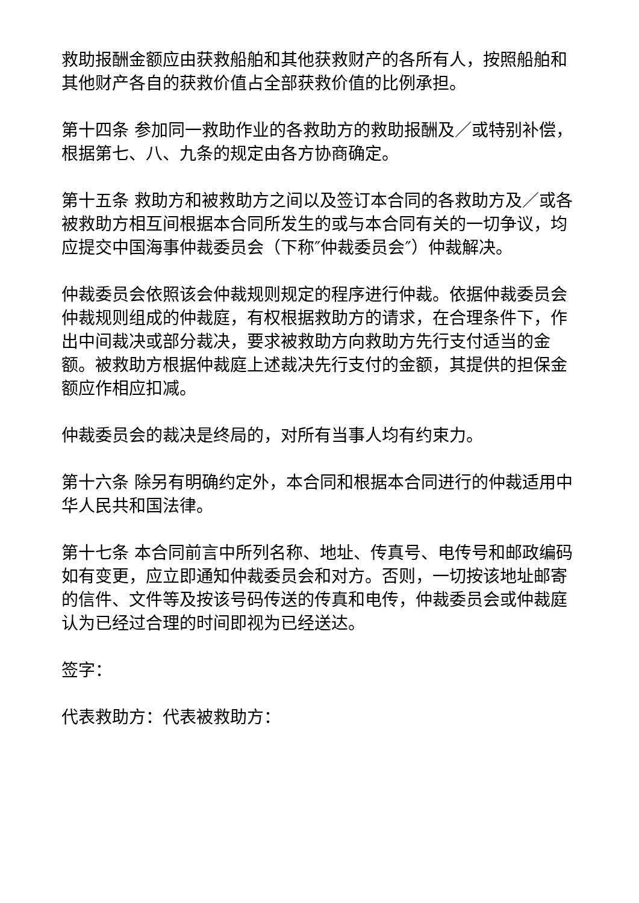救助报酬金额应由获救船舶和其他获救财产的各所有人，按照船舶和其他财产各自的获救价值占全部获救价值的比例承担。
第十四条 参加同一救助作业的各救助方的救助报酬及／或特别补偿，根据第七、八、九条的规定由各方协商确定。
第十五条 救助方和被救助方之间以及签订本合同的各救助方及／或各被救助方相互间根据本合同所发生的或与本合同有关的一切争议，均应提交中国海事仲裁委员会（下称″仲裁委员会″）仲裁解决。
仲裁委员会依照该会仲裁规则规定的程序进行仲裁。依据仲裁委员会仲裁规则组成的仲裁庭，有权根据救助方的请求，在合理条件下，作出中间裁决或部分裁决，要求被救助方向救助方先行支付适当的金额。被救助方根据仲裁庭上述裁决先行支付的金额，其提供的担保金额应作相应扣减。
仲裁委员会的裁决是终局的，对所有当事人均有约束力。
第十六条 除另有明确约定外，本合同和根据本合同进行的仲裁适用中华人民共和国法律。
第十七条 本合同前言中所列名称、地址、传真号、电传号和邮政编码如有变更，应立即通知仲裁委员会和对方。否则，一切按该地址邮寄的信件、文件等及按该号码传送的传真和电传，仲裁委员会或仲裁庭认为已经过合理的时间即视为已经送达。
签字：
代表救助方：代表被救助方：